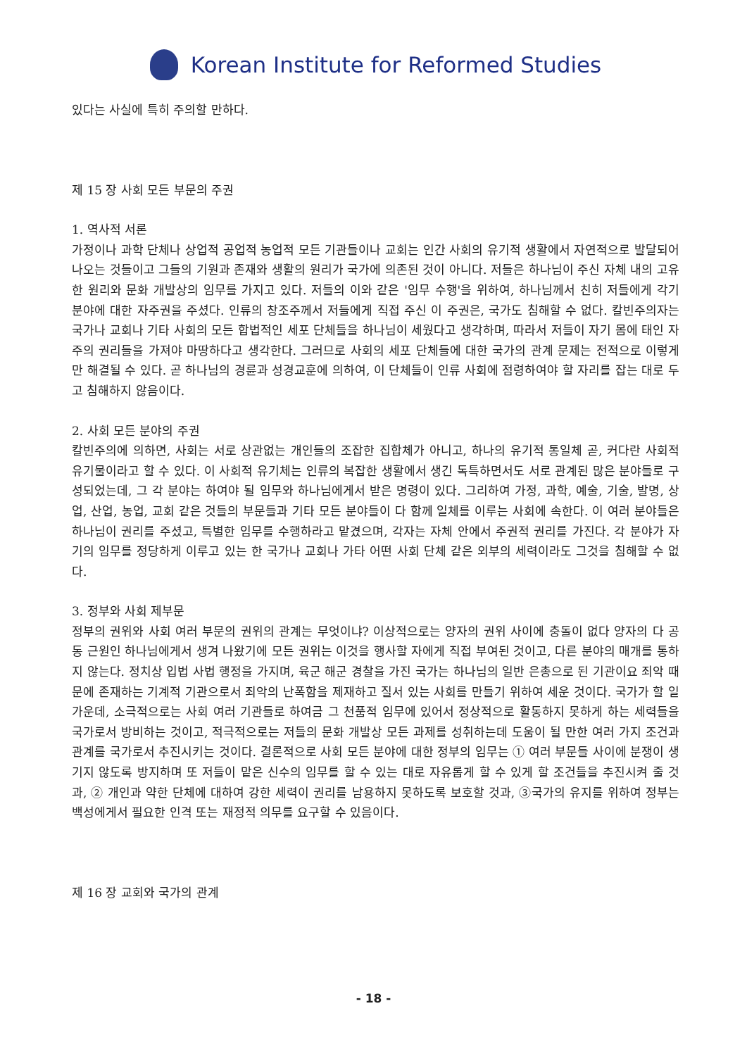Korean Institute for Reformed Studies
있다는 사실에 특히 주의할 만하다.
제 15 장 사회 모든 부문의 주권
1. 역사적 서론
가정이나 과학 단체나 상업적 공업적 농업적 모든 기관들이나 교회는 인간 사회의 유기적 생활에서 자연적으로 발달되어 나오는 것들이고 그들의 기원과 존재와 생활의 원리가 국가에 의존된 것이 아니다. 저들은 하나님이 주신 자체 내의 고유한 원리와 문화 개발상의 임무를 가지고 있다. 저들의 이와 같은 '임무 수행'을 위하여, 하나님께서 친히 저들에게 각기 분야에 대한 자주권을 주셨다. 인류의 창조주께서 저들에게 직접 주신 이 주권은, 국가도 침해할 수 없다. 칼빈주의자는 국가나 교회나 기타 사회의 모든 합법적인 세포 단체들을 하나님이 세웠다고 생각하며, 따라서 저들이 자기 몸에 태인 자주의 권리들을 가져야 마땅하다고 생각한다. 그러므로 사회의 세포 단체들에 대한 국가의 관계 문제는 전적으로 이렇게만 해결될 수 있다. 곧 하나님의 경륜과 성경교훈에 의하여, 이 단체들이 인류 사회에 점령하여야 할 자리를 잡는 대로 두고 침해하지 않음이다.
2. 사회 모든 분야의 주권
칼빈주의에 의하면, 사회는 서로 상관없는 개인들의 조잡한 집합체가 아니고, 하나의 유기적 통일체 곧, 커다란 사회적 유기물이라고 할 수 있다. 이 사회적 유기체는 인류의 복잡한 생활에서 생긴 독특하면서도 서로 관계된 많은 분야들로 구성되었는데, 그 각 분야는 하여야 될 임무와 하나님에게서 받은 명령이 있다. 그리하여 가정, 과학, 예술, 기술, 발명, 상업, 산업, 농업, 교회 같은 것들의 부문들과 기타 모든 분야들이 다 함께 일체를 이루는 사회에 속한다. 이 여러 분야들은 하나님이 권리를 주셨고, 특별한 임무를 수행하라고 맡겼으며, 각자는 자체 안에서 주권적 권리를 가진다. 각 분야가 자기의 임무를 정당하게 이루고 있는 한 국가나 교회나 가타 어떤 사회 단체 같은 외부의 세력이라도 그것을 침해할 수 없다.
3. 정부와 사회 제부문
정부의 권위와 사회 여러 부문의 권위의 관계는 무엇이냐? 이상적으로는 양자의 권위 사이에 충돌이 없다 양자의 다 공동 근원인 하나님에게서 생겨 나왔기에 모든 권위는 이것을 행사할 자에게 직접 부여된 것이고, 다른 분야의 매개를 통하지 않는다. 정치상 입법 사법 행정을 가지며, 육군 해군 경찰을 가진 국가는 하나님의 일반 은총으로 된 기관이요 죄악 때문에 존재하는 기계적 기관으로서 죄악의 난폭함을 제재하고 질서 있는 사회를 만들기 위하여 세운 것이다. 국가가 할 일 가운데, 소극적으로는 사회 여러 기관들로 하여금 그 천품적 임무에 있어서 정상적으로 활동하지 못하게 하는 세력들을 국가로서 방비하는 것이고, 적극적으로는 저들의 문화 개발상 모든 과제를 성취하는데 도움이 될 만한 여러 가지 조건과 관계를 국가로서 추진시키는 것이다. 결론적으로 사회 모든 분야에 대한 정부의 임무는 ① 여러 부문들 사이에 분쟁이 생기지 않도록 방지하며 또 저들이 맡은 신수의 임무를 할 수 있는 대로 자유롭게 할 수 있게 할 조건들을 추진시켜 줄 것과, ② 개인과 약한 단체에 대하여 강한 세력이 권리를 남용하지 못하도록 보호할 것과, ③국가의 유지를 위하여 정부는 백성에게서 필요한 인격 또는 재정적 의무를 요구할 수 있음이다.
제 16 장 교회와 국가의 관계
- 18 -